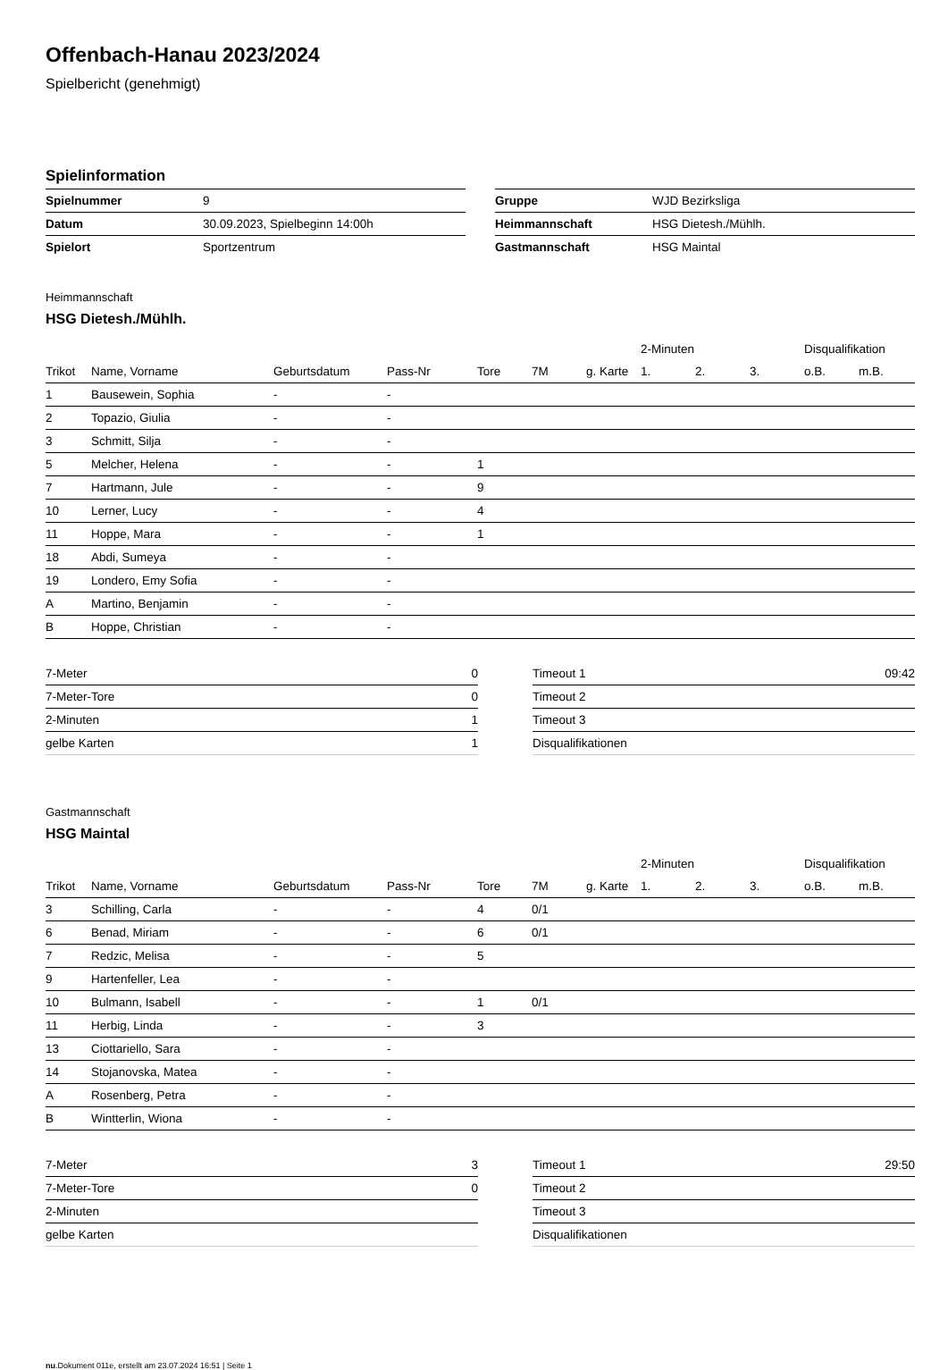Offenbach-Hanau 2023/2024
Spielbericht (genehmigt)
Spielinformation
| Spielnummer | 9 |
| Datum | 30.09.2023, Spielbeginn 14:00h |
| Spielort | Sportzentrum |
| Gruppe | WJD Bezirksliga |
| Heimmannschaft | HSG Dietesh./Mühlh. |
| Gastmannschaft | HSG Maintal |
Heimmannschaft
HSG Dietesh./Mühlh.
| | | | | | | | 2-Minuten | | | Disqualifikation | |
| --- | --- | --- | --- | --- | --- | --- | --- | --- | --- | --- | --- |
| Trikot | Name, Vorname | Geburtsdatum | Pass-Nr | Tore | 7M | g. Karte | 1. | 2. | 3. | o.B. | m.B. |
| 1 | Bausewein, Sophia | - | - | | | | | | | | |
| 2 | Topazio, Giulia | - | - | | | | | | | | |
| 3 | Schmitt, Silja | - | - | | | | | | | | |
| 5 | Melcher, Helena | - | - | 1 | | | | | | | |
| 7 | Hartmann, Jule | - | - | 9 | | | | | | | |
| 10 | Lerner, Lucy | - | - | 4 | | | | | | | |
| 11 | Hoppe, Mara | - | - | 1 | | | | | | | |
| 18 | Abdi, Sumeya | - | - | | | | | | | | |
| 19 | Londero, Emy Sofia | - | - | | | | | | | | |
| A | Martino, Benjamin | - | - | | | | | | | | |
| B | Hoppe, Christian | - | - | | | | | | | | |
| 7-Meter | 0 |
| 7-Meter-Tore | 0 |
| 2-Minuten | 1 |
| gelbe Karten | 1 |
| Timeout 1 | 09:42 |
| Timeout 2 | |
| Timeout 3 | |
| Disqualifikationen | |
Gastmannschaft
HSG Maintal
| | | | | | | | 2-Minuten | | | Disqualifikation | |
| --- | --- | --- | --- | --- | --- | --- | --- | --- | --- | --- | --- |
| Trikot | Name, Vorname | Geburtsdatum | Pass-Nr | Tore | 7M | g. Karte | 1. | 2. | 3. | o.B. | m.B. |
| 3 | Schilling, Carla | - | - | 4 | 0/1 | | | | | | |
| 6 | Benad, Miriam | - | - | 6 | 0/1 | | | | | | |
| 7 | Redzic, Melisa | - | - | 5 | | | | | | | |
| 9 | Hartenfeller, Lea | - | - | | | | | | | | |
| 10 | Bulmann, Isabell | - | - | 1 | 0/1 | | | | | | |
| 11 | Herbig, Linda | - | - | 3 | | | | | | | |
| 13 | Ciottariello, Sara | - | - | | | | | | | | |
| 14 | Stojanovska, Matea | - | - | | | | | | | | |
| A | Rosenberg, Petra | - | - | | | | | | | | |
| B | Wintterlin, Wiona | - | - | | | | | | | | |
| 7-Meter | 3 |
| 7-Meter-Tore | 0 |
| 2-Minuten | |
| gelbe Karten | |
| Timeout 1 | 29:50 |
| Timeout 2 | |
| Timeout 3 | |
| Disqualifikationen | |
nu.Dokument 011e, erstellt am 23.07.2024 16:51 | Seite 1